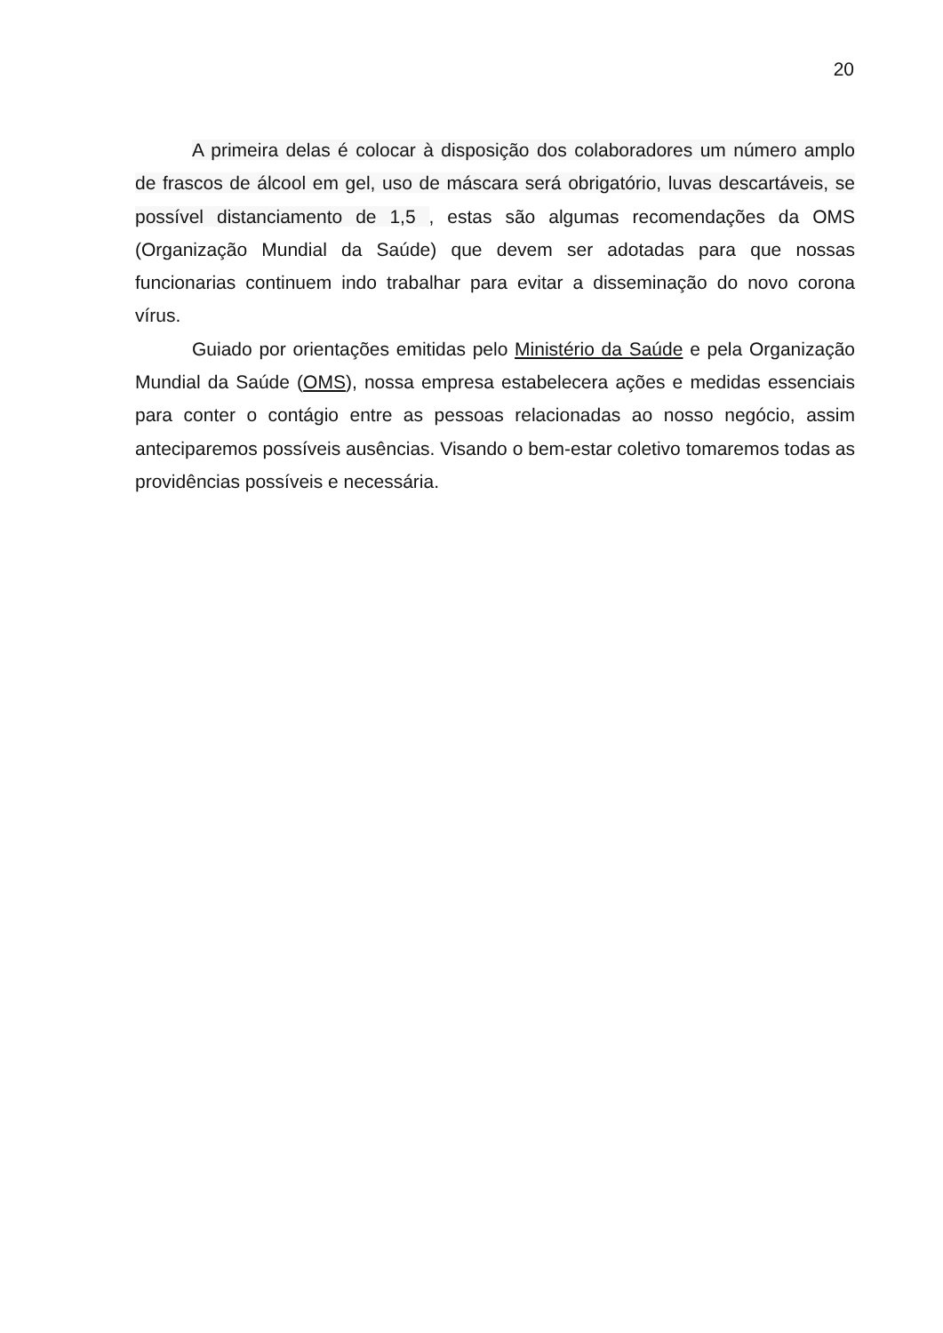20
A primeira delas é colocar à disposição dos colaboradores um número amplo de frascos de álcool em gel, uso de máscara será obrigatório, luvas descartáveis, se possível distanciamento de 1,5 , estas são algumas recomendações da OMS (Organização Mundial da Saúde) que devem ser adotadas para que nossas funcionarias continuem indo trabalhar para evitar a disseminação do novo corona vírus.
Guiado por orientações emitidas pelo Ministério da Saúde e pela Organização Mundial da Saúde (OMS), nossa empresa estabelecera ações e medidas essenciais para conter o contágio entre as pessoas relacionadas ao nosso negócio, assim anteciparemos possíveis ausências. Visando o bem-estar coletivo tomaremos todas as providências possíveis e necessária.